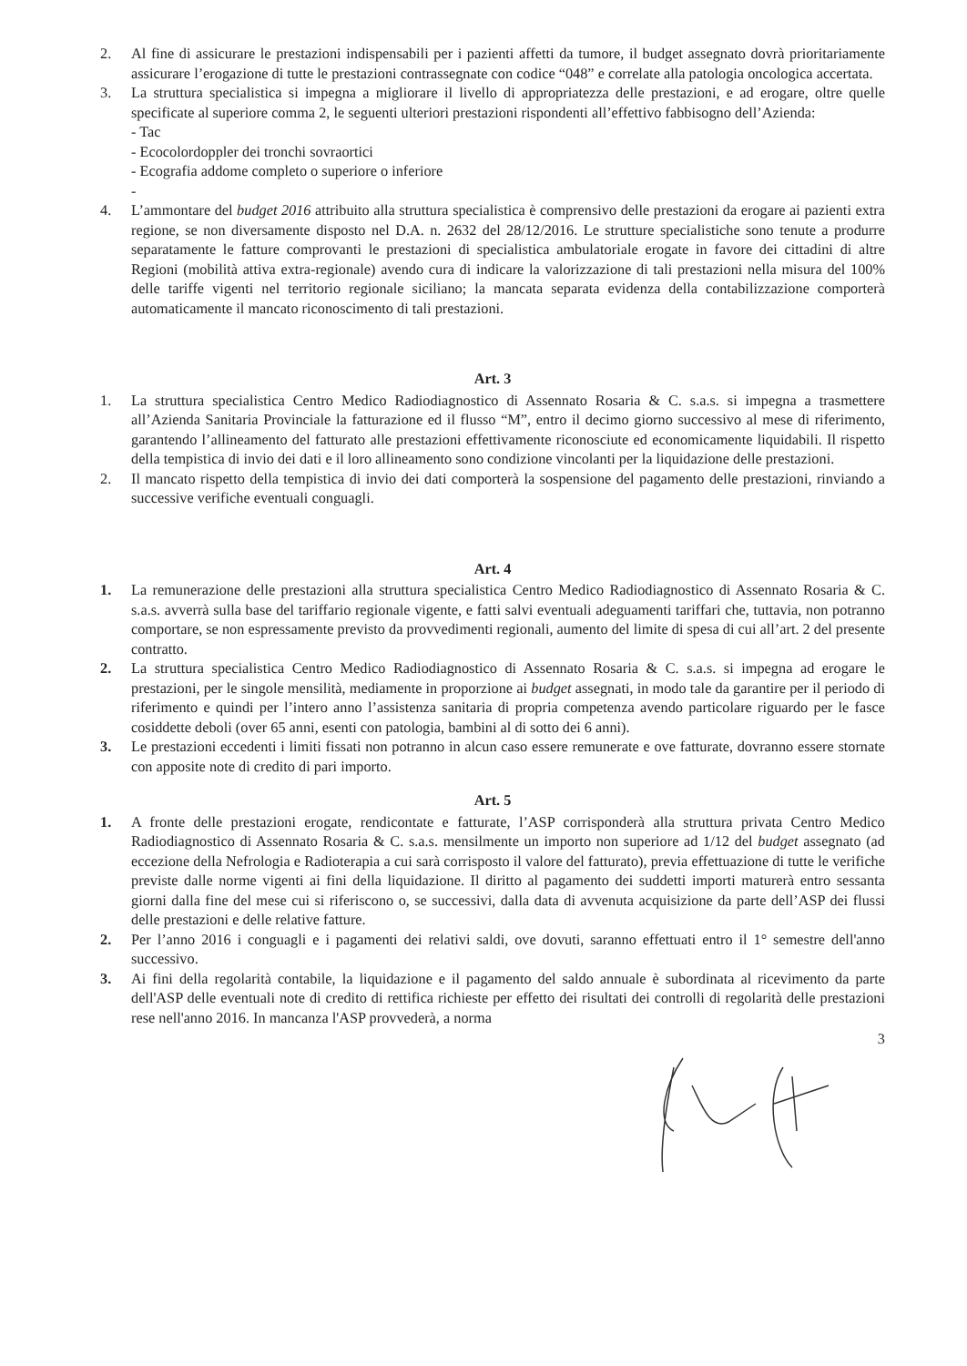2. Al fine di assicurare le prestazioni indispensabili per i pazienti affetti da tumore, il budget assegnato dovrà prioritariamente assicurare l’erogazione di tutte le prestazioni contrassegnate con codice “048” e correlate alla patologia oncologica accertata.
3. La struttura specialistica si impegna a migliorare il livello di appropriatezza delle prestazioni, e ad erogare, oltre quelle specificate al superiore comma 2, le seguenti ulteriori prestazioni rispondenti all’effettivo fabbisogno dell’Azienda:
- Tac
- Ecocolordoppler dei tronchi sovraortici
- Ecografia addome completo o superiore o inferiore
-
4. L’ammontare del budget 2016 attribuito alla struttura specialistica è comprensivo delle prestazioni da erogare ai pazienti extra regione, se non diversamente disposto nel D.A. n. 2632 del 28/12/2016. Le strutture specialistiche sono tenute a produrre separatamente le fatture comprovanti le prestazioni di specialistica ambulatoriale erogate in favore dei cittadini di altre Regioni (mobilità attiva extra-regionale) avendo cura di indicare la valorizzazione di tali prestazioni nella misura del 100% delle tariffe vigenti nel territorio regionale siciliano; la mancata separata evidenza della contabilizzazione comporterà automaticamente il mancato riconoscimento di tali prestazioni.
Art. 3
1. La struttura specialistica Centro Medico Radiodiagnostico di Assennato Rosaria & C. s.a.s. si impegna a trasmettere all’Azienda Sanitaria Provinciale la fatturazione ed il flusso “M”, entro il decimo giorno successivo al mese di riferimento, garantendo l’allineamento del fatturato alle prestazioni effettivamente riconosciute ed economicamente liquidabili. Il rispetto della tempistica di invio dei dati e il loro allineamento sono condizione vincolanti per la liquidazione delle prestazioni.
2. Il mancato rispetto della tempistica di invio dei dati comporterà la sospensione del pagamento delle prestazioni, rinviando a successive verifiche eventuali conguagli.
Art. 4
1. La remunerazione delle prestazioni alla struttura specialistica Centro Medico Radiodiagnostico di Assennato Rosaria & C. s.a.s. avverrà sulla base del tariffario regionale vigente, e fatti salvi eventuali adeguamenti tariffari che, tuttavia, non potranno comportare, se non espressamente previsto da provvedimenti regionali, aumento del limite di spesa di cui all’art. 2 del presente contratto.
2. La struttura specialistica Centro Medico Radiodiagnostico di Assennato Rosaria & C. s.a.s. si impegna ad erogare le prestazioni, per le singole mensilità, mediamente in proporzione ai budget assegnati, in modo tale da garantire per il periodo di riferimento e quindi per l’intero anno l’assistenza sanitaria di propria competenza avendo particolare riguardo per le fasce cosiddette deboli (over 65 anni, esenti con patologia, bambini al di sotto dei 6 anni).
3. Le prestazioni eccedenti i limiti fissati non potranno in alcun caso essere remunerate e ove fatturate, dovranno essere stornate con apposite note di credito di pari importo.
Art. 5
1. A fronte delle prestazioni erogate, rendicontate e fatturate, l’ASP corrisponderà alla struttura privata Centro Medico Radiodiagnostico di Assennato Rosaria & C. s.a.s. mensilmente un importo non superiore ad 1/12 del budget assegnato (ad eccezione della Nefrologia e Radioterapia a cui sarà corrisposto il valore del fatturato), previa effettuazione di tutte le verifiche previste dalle norme vigenti ai fini della liquidazione. Il diritto al pagamento dei suddetti importi maturerà entro sessanta giorni dalla fine del mese cui si riferiscono o, se successivi, dalla data di avvenuta acquisizione da parte dell’ASP dei flussi delle prestazioni e delle relative fatture.
2. Per l’anno 2016 i conguagli e i pagamenti dei relativi saldi, ove dovuti, saranno effettuati entro il 1° semestre dell'anno successivo.
3. Ai fini della regolarità contabile, la liquidazione e il pagamento del saldo annuale è subordinata al ricevimento da parte dell'ASP delle eventuali note di credito di rettifica richieste per effetto dei risultati dei controlli di regolarità delle prestazioni rese nell'anno 2016. In mancanza l'ASP provvederà, a norma
3